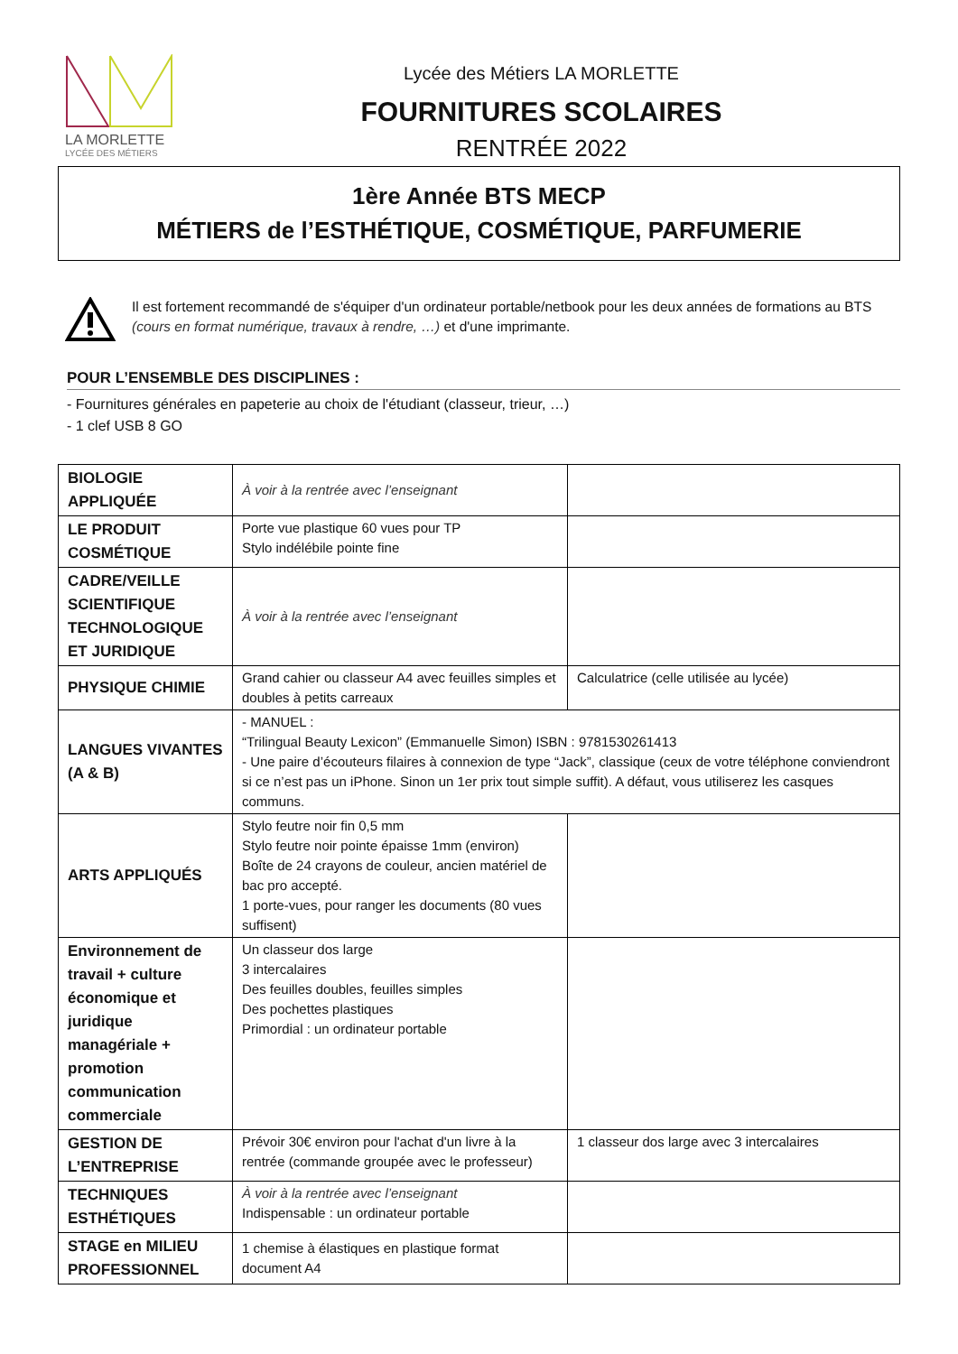LA MORLETTE
LYCÉE DES MÉTIERS
Lycée des Métiers LA MORLETTE
FOURNITURES SCOLAIRES
RENTRÉE 2022
1ère Année BTS MECP
MÉTIERS de l’ESTHÉTIQUE, COSMÉTIQUE, PARFUMERIE
Il est fortement recommandé de s'équiper d'un ordinateur portable/netbook pour les deux années de formations au BTS (cours en format numérique, travaux à rendre, …) et d'une imprimante.
POUR L’ENSEMBLE DES DISCIPLINES :
- Fournitures générales en papeterie au choix de l'étudiant (classeur, trieur, …)
- 1 clef USB 8 GO
| BIOLOGIE APPLIQUÉE | À voir à la rentrée avec l’enseignant | |
| LE PRODUIT COSMÉTIQUE | Porte vue plastique 60 vues pour TP Stylo indélébile pointe fine | |
| CADRE/VEILLE SCIENTIFIQUE TECHNOLOGIQUE ET JURIDIQUE | À voir à la rentrée avec l’enseignant | |
| PHYSIQUE CHIMIE | Grand cahier ou classeur A4 avec feuilles simples et doubles à petits carreaux | Calculatrice (celle utilisée au lycée) |
| LANGUES VIVANTES (A & B) | - MANUEL : “Trilingual Beauty Lexicon” (Emmanuelle Simon) ISBN : 9781530261413 - Une paire d’écouteurs filaires à connexion de type “Jack”, classique (ceux de votre téléphone conviendront si ce n’est pas un iPhone. Sinon un 1er prix tout simple suffit). A défaut, vous utiliserez les casques communs. | |
| ARTS APPLIQUÉS | Stylo feutre noir fin 0,5 mm Stylo feutre noir pointe épaisse 1mm (environ) Boîte de 24 crayons de couleur, ancien matériel de bac pro accepté. 1 porte-vues, pour ranger les documents (80 vues suffisent) | |
| Environnement de travail + culture économique et juridique managériale + promotion communication commerciale | Un classeur dos large 3 intercalaires Des feuilles doubles, feuilles simples Des pochettes plastiques Primordial : un ordinateur portable | |
| GESTION DE L’ENTREPRISE | Prévoir 30€ environ pour l'achat d'un livre à la rentrée (commande groupée avec le professeur) | 1 classeur dos large avec 3 intercalaires |
| TECHNIQUES ESTHÉTIQUES | À voir à la rentrée avec l’enseignant Indispensable : un ordinateur portable | |
| STAGE en MILIEU PROFESSIONNEL | 1 chemise à élastiques en plastique format document A4 | |